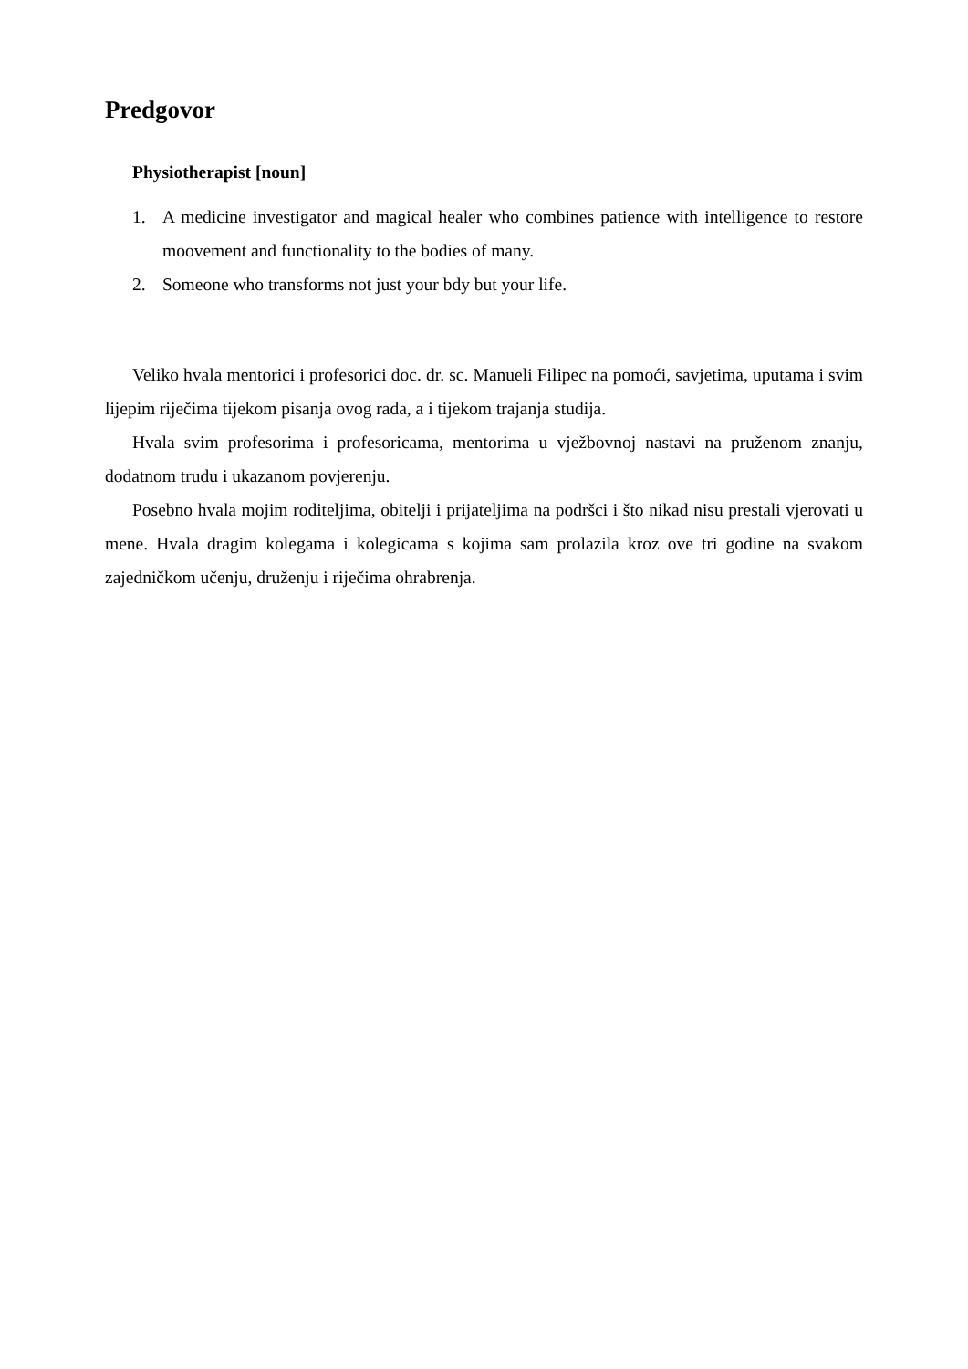Predgovor
Physiotherapist [noun]
1. A medicine investigator and magical healer who combines patience with intelligence to restore moovement and functionality to the bodies of many.
2. Someone who transforms not just your bdy but your life.
Veliko hvala mentorici i profesorici doc. dr. sc. Manueli Filipec na pomoći, savjetima, uputama i svim lijepim riječima tijekom pisanja ovog rada, a i tijekom trajanja studija.
Hvala svim profesorima i profesoricama, mentorima u vježbovnoj nastavi na pruženom znanju, dodatnom trudu i ukazanom povjerenju.
Posebno hvala mojim roditeljima, obitelji i prijateljima na podršci i što nikad nisu prestali vjerovati u mene. Hvala dragim kolegama i kolegicama s kojima sam prolazila kroz ove tri godine na svakom zajedničkom učenju, druženju i riječima ohrabrenja.